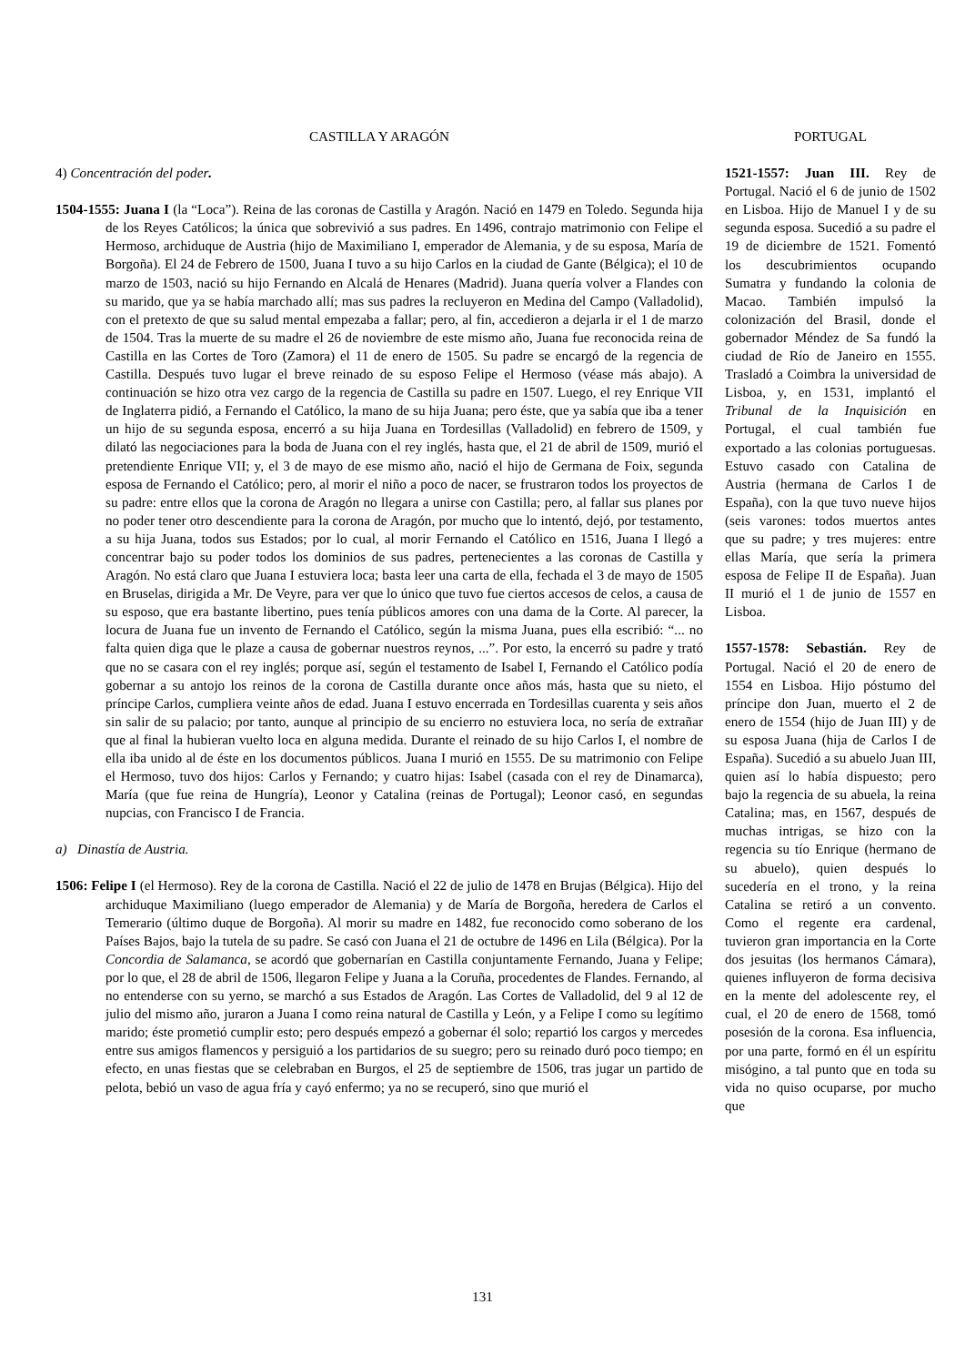CASTILLA Y ARAGÓN
4) Concentración del poder.
1504-1555: Juana I (la “Loca”). Reina de las coronas de Castilla y Aragón. Nació en 1479 en Toledo. Segunda hija de los Reyes Católicos; la única que sobrevivió a sus padres. En 1496, contrajo matrimonio con Felipe el Hermoso, archiduque de Austria (hijo de Maximiliano I, emperador de Alemania, y de su esposa, María de Borgoña). El 24 de Febrero de 1500, Juana I tuvo a su hijo Carlos en la ciudad de Gante (Bélgica); el 10 de marzo de 1503, nació su hijo Fernando en Alcalá de Henares (Madrid). Juana quería volver a Flandes con su marido, que ya se había marchado allí; mas sus padres la recluyeron en Medina del Campo (Valladolid), con el pretexto de que su salud mental empezaba a fallar; pero, al fin, accedieron a dejarla ir el 1 de marzo de 1504. Tras la muerte de su madre el 26 de noviembre de este mismo año, Juana fue reconocida reina de Castilla en las Cortes de Toro (Zamora) el 11 de enero de 1505. Su padre se encargó de la regencia de Castilla. Después tuvo lugar el breve reinado de su esposo Felipe el Hermoso (véase más abajo). A continuación se hizo otra vez cargo de la regencia de Castilla su padre en 1507. Luego, el rey Enrique VII de Inglaterra pidió, a Fernando el Católico, la mano de su hija Juana; pero éste, que ya sabía que iba a tener un hijo de su segunda esposa, encerró a su hija Juana en Tordesillas (Valladolid) en febrero de 1509, y dilató las negociaciones para la boda de Juana con el rey inglés, hasta que, el 21 de abril de 1509, murió el pretendiente Enrique VII; y, el 3 de mayo de ese mismo año, nació el hijo de Germana de Foix, segunda esposa de Fernando el Católico; pero, al morir el niño a poco de nacer, se frustraron todos los proyectos de su padre: entre ellos que la corona de Aragón no llegara a unirse con Castilla; pero, al fallar sus planes por no poder tener otro descendiente para la corona de Aragón, por mucho que lo intentó, dejó, por testamento, a su hija Juana, todos sus Estados; por lo cual, al morir Fernando el Católico en 1516, Juana I llegó a concentrar bajo su poder todos los dominios de sus padres, pertenecientes a las coronas de Castilla y Aragón. No está claro que Juana I estuviera loca; basta leer una carta de ella, fechada el 3 de mayo de 1505 en Bruselas, dirigida a Mr. De Veyre, para ver que lo único que tuvo fue ciertos accesos de celos, a causa de su esposo, que era bastante libertino, pues tenía públicos amores con una dama de la Corte. Al parecer, la locura de Juana fue un invento de Fernando el Católico, según la misma Juana, pues ella escribió: “... no falta quien diga que le plaze a causa de gobernar nuestros reynos, ...”. Por esto, la encerró su padre y trató que no se casara con el rey inglés; porque así, según el testamento de Isabel I, Fernando el Católico podía gobernar a su antojo los reinos de la corona de Castilla durante once años más, hasta que su nieto, el príncipe Carlos, cumpliera veinte años de edad. Juana I estuvo encerrada en Tordesillas cuarenta y seis años sin salir de su palacio; por tanto, aunque al principio de su encierro no estuviera loca, no sería de extrañar que al final la hubieran vuelto loca en alguna medida. Durante el reinado de su hijo Carlos I, el nombre de ella iba unido al de éste en los documentos públicos. Juana I murió en 1555. De su matrimonio con Felipe el Hermoso, tuvo dos hijos: Carlos y Fernando; y cuatro hijas: Isabel (casada con el rey de Dinamarca), María (que fue reina de Hungría), Leonor y Catalina (reinas de Portugal); Leonor casó, en segundas nupcias, con Francisco I de Francia.
a) Dinastía de Austria.
1506: Felipe I (el Hermoso). Rey de la corona de Castilla. Nació el 22 de julio de 1478 en Brujas (Bélgica). Hijo del archiduque Maximiliano (luego emperador de Alemania) y de María de Borgoña, heredera de Carlos el Temerario (último duque de Borgoña). Al morir su madre en 1482, fue reconocido como soberano de los Países Bajos, bajo la tutela de su padre. Se casó con Juana el 21 de octubre de 1496 en Lila (Bélgica). Por la Concordia de Salamanca, se acordó que gobernarían en Castilla conjuntamente Fernando, Juana y Felipe; por lo que, el 28 de abril de 1506, llegaron Felipe y Juana a la Coruña, procedentes de Flandes. Fernando, al no entenderse con su yerno, se marchó a sus Estados de Aragón. Las Cortes de Valladolid, del 9 al 12 de julio del mismo año, juraron a Juana I como reina natural de Castilla y León, y a Felipe I como su legítimo marido; éste prometió cumplir esto; pero después empezó a gobernar él solo; repartió los cargos y mercedes entre sus amigos flamencos y persiguió a los partidarios de su suegro; pero su reinado duró poco tiempo; en efecto, en unas fiestas que se celebraban en Burgos, el 25 de septiembre de 1506, tras jugar un partido de pelota, bebió un vaso de agua fría y cayó enfermo; ya no se recuperó, sino que murió el
PORTUGAL
1521-1557: Juan III. Rey de Portugal. Nació el 6 de junio de 1502 en Lisboa. Hijo de Manuel I y de su segunda esposa. Sucedió a su padre el 19 de diciembre de 1521. Fomentó los descubrimientos ocupando Sumatra y fundando la colonia de Macao. También impulsó la colonización del Brasil, donde el gobernador Méndez de Sa fundó la ciudad de Río de Janeiro en 1555. Trasladó a Coimbra la universidad de Lisboa, y, en 1531, implantó el Tribunal de la Inquisición en Portugal, el cual también fue exportado a las colonias portuguesas. Estuvo casado con Catalina de Austria (hermana de Carlos I de España), con la que tuvo nueve hijos (seis varones: todos muertos antes que su padre; y tres mujeres: entre ellas María, que sería la primera esposa de Felipe II de España). Juan II murió el 1 de junio de 1557 en Lisboa.
1557-1578: Sebastián. Rey de Portugal. Nació el 20 de enero de 1554 en Lisboa. Hijo póstumo del príncipe don Juan, muerto el 2 de enero de 1554 (hijo de Juan III) y de su esposa Juana (hija de Carlos I de España). Sucedió a su abuelo Juan III, quien así lo había dispuesto; pero bajo la regencia de su abuela, la reina Catalina; mas, en 1567, después de muchas intrigas, se hizo con la regencia su tío Enrique (hermano de su abuelo), quien después lo sucedería en el trono, y la reina Catalina se retiró a un convento. Como el regente era cardenal, tuvieron gran importancia en la Corte dos jesuitas (los hermanos Cámara), quienes influyeron de forma decisiva en la mente del adolescente rey, el cual, el 20 de enero de 1568, tomó posesión de la corona. Esa influencia, por una parte, formó en él un espíritu misógino, a tal punto que en toda su vida no quiso ocuparse, por mucho que
131